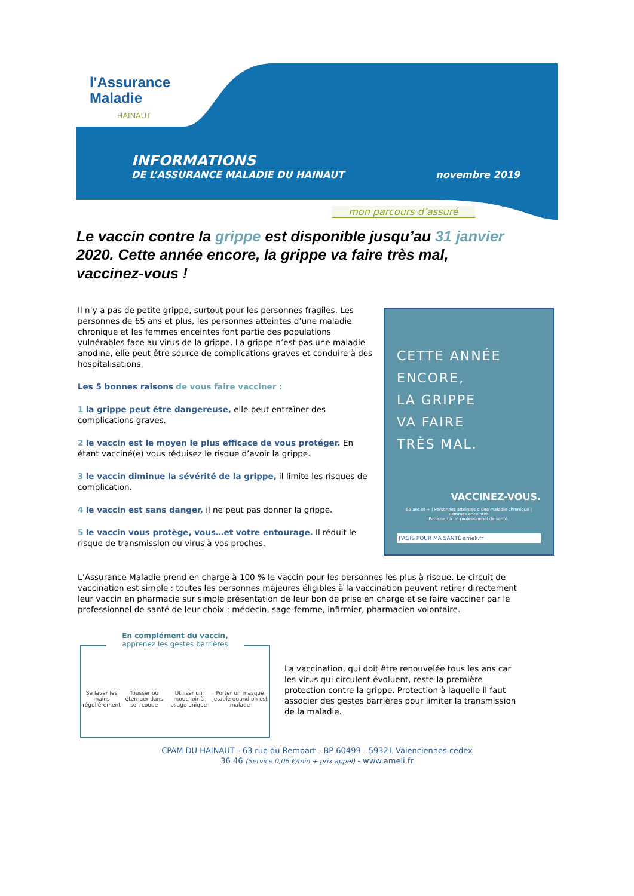l'Assurance
Maladie
HAINAUT
INFORMATIONS
DE L’ASSURANCE MALADIE DU HAINAUT novembre 2019
mon parcours d’assuré
Le vaccin contre la grippe est disponible jusqu’au 31 janvier 2020. Cette année encore, la grippe va faire très mal, vaccinez-vous !
Il n’y a pas de petite grippe, surtout pour les personnes fragiles. Les personnes de 65 ans et plus, les personnes atteintes d’une maladie chronique et les femmes enceintes font partie des populations vulnérables face au virus de la grippe. La grippe n’est pas une maladie anodine, elle peut être source de complications graves et conduire à des hospitalisations.
Les 5 bonnes raisons de vous faire vacciner :
1 la grippe peut être dangereuse, elle peut entraîner des complications graves.
2 le vaccin est le moyen le plus efficace de vous protéger. En étant vacciné(e) vous réduisez le risque d’avoir la grippe.
3 le vaccin diminue la sévérité de la grippe, il limite les risques de complication.
4 le vaccin est sans danger, il ne peut pas donner la grippe.
5 le vaccin vous protège, vous…et votre entourage. Il réduit le risque de transmission du virus à vos proches.
CETTE ANNÉE
ENCORE,
LA GRIPPE
VA FAIRE
TRÈS MAL.
VACCINEZ-VOUS.
65 ans et + | Personnes atteintes d’une maladie chronique | Femmes enceintes
Parlez-en à un professionnel de santé.
J’AGIS POUR MA SANTÉ ameli.fr
L’Assurance Maladie prend en charge à 100 % le vaccin pour les personnes les plus à risque. Le circuit de vaccination est simple : toutes les personnes majeures éligibles à la vaccination peuvent retirer directement leur vaccin en pharmacie sur simple présentation de leur bon de prise en charge et se faire vacciner par le professionnel de santé de leur choix : médecin, sage-femme, infirmier, pharmacien volontaire.
En complément du vaccin,
apprenez les gestes barrières
Se laver les mains régulièrement Tousser ou éternuer dans son coude Utiliser un mouchoir à usage unique Porter un masque jetable quand on est malade
La vaccination, qui doit être renouvelée tous les ans car les virus qui circulent évoluent, reste la première protection contre la grippe. Protection à laquelle il faut associer des gestes barrières pour limiter la transmission de la maladie.
CPAM DU HAINAUT - 63 rue du Rempart - BP 60499 - 59321 Valenciennes cedex
36 46 (Service 0,06 €/min + prix appel) - www.ameli.fr